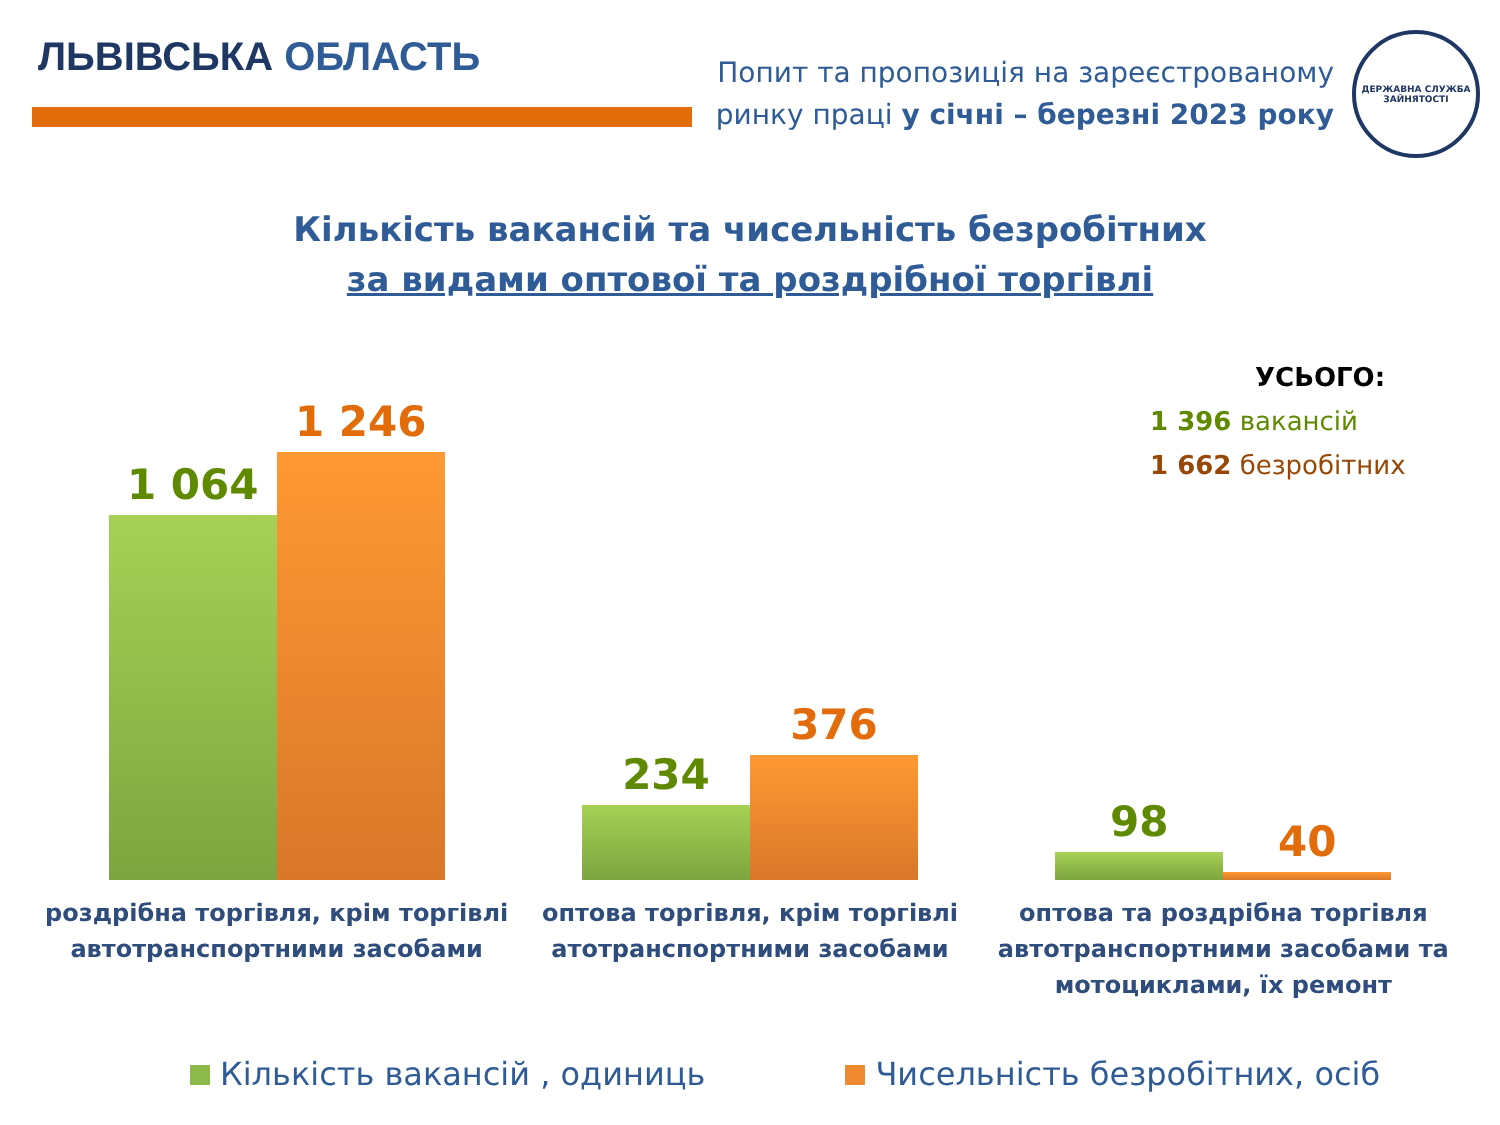ЛЬВІВСЬКА ОБЛАСТЬ
Попит та пропозиція на зареєстрованому
ринку праці у січні – березні 2023 року
ДЕРЖАВНА СЛУЖБА
ЗАЙНЯТОСТІ
Кількість вакансій та чисельність безробітних
за видами оптової та роздрібної торгівлі
УСЬОГО:
1 396 вакансій
1 662 безробітних
1 064
1 246
234
376
98
40
роздрібна торгівля, крім торгівлі автотранспортними засобами
оптова торгівля, крім торгівлі атотранспортними засобами
оптова та роздрібна торгівля автотранспортними засобами та мотоциклами, їх ремонт
Кількість вакансій , одиниць Чисельність безробітних, осіб